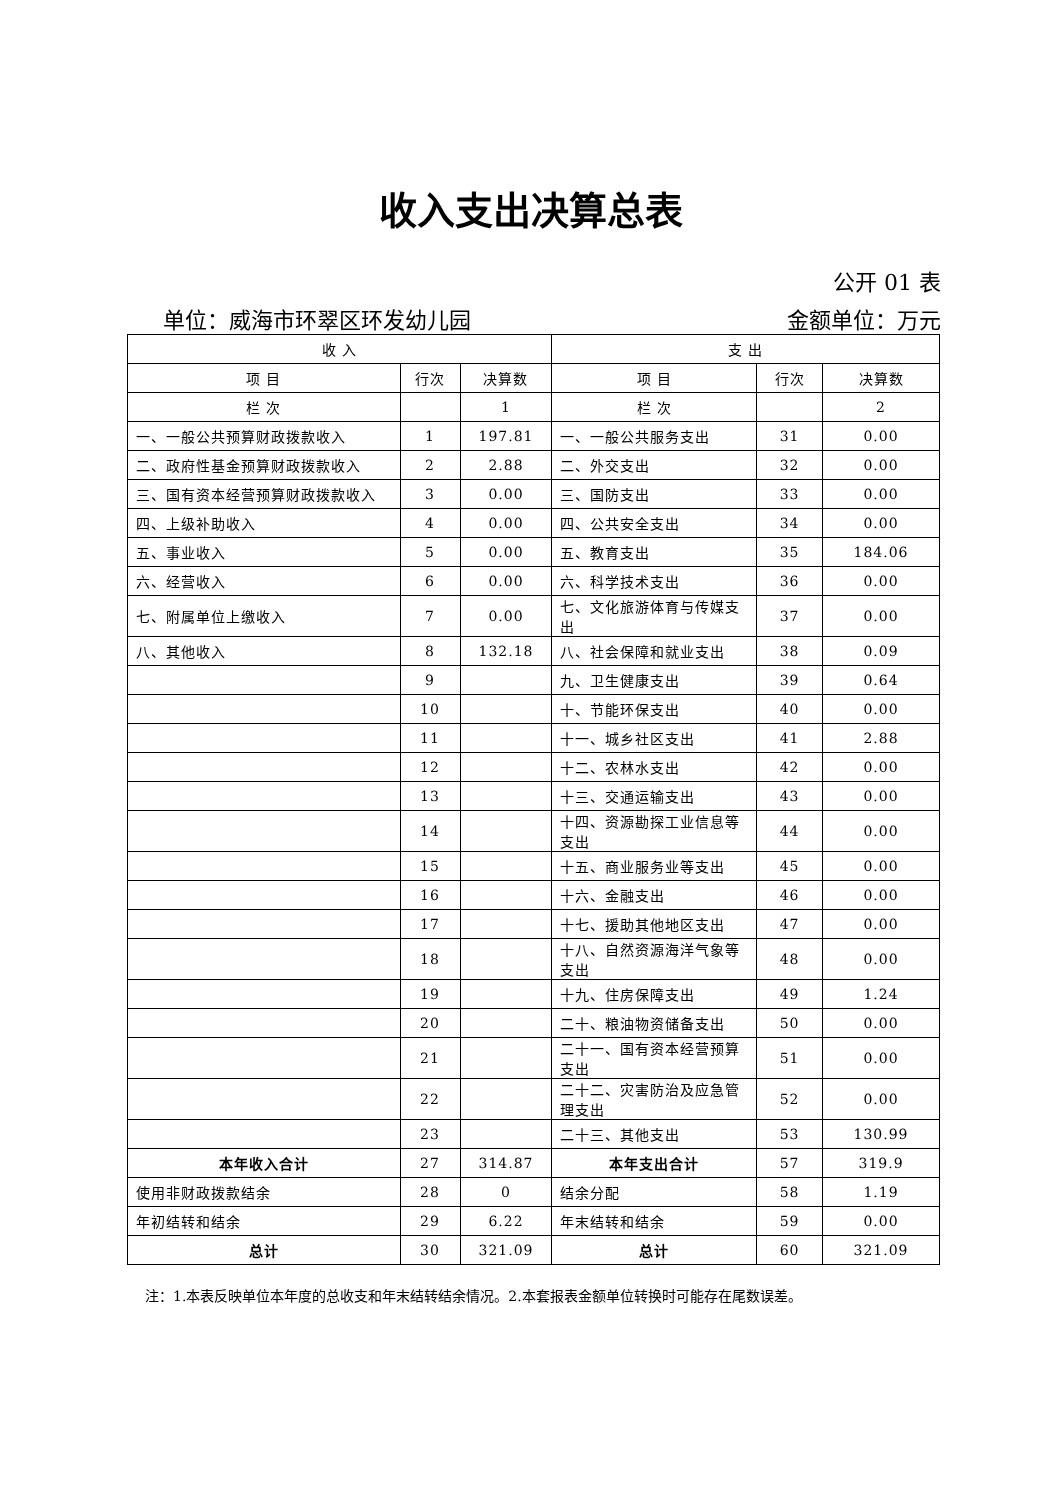收入支出决算总表
公开 01 表
单位：威海市环翠区环发幼儿园 金额单位：万元
| 收 入 | | | 支 出 | | |
| --- | --- | --- | --- | --- | --- |
| 项 目 | 行次 | 决算数 | 项 目 | 行次 | 决算数 |
| 栏 次 | | 1 | 栏 次 | | 2 |
| 一、一般公共预算财政拨款收入 | 1 | 197.81 | 一、一般公共服务支出 | 31 | 0.00 |
| 二、政府性基金预算财政拨款收入 | 2 | 2.88 | 二、外交支出 | 32 | 0.00 |
| 三、国有资本经营预算财政拨款收入 | 3 | 0.00 | 三、国防支出 | 33 | 0.00 |
| 四、上级补助收入 | 4 | 0.00 | 四、公共安全支出 | 34 | 0.00 |
| 五、事业收入 | 5 | 0.00 | 五、教育支出 | 35 | 184.06 |
| 六、经营收入 | 6 | 0.00 | 六、科学技术支出 | 36 | 0.00 |
| 七、附属单位上缴收入 | 7 | 0.00 | 七、文化旅游体育与传媒支出 | 37 | 0.00 |
| 八、其他收入 | 8 | 132.18 | 八、社会保障和就业支出 | 38 | 0.09 |
| | 9 | | 九、卫生健康支出 | 39 | 0.64 |
| | 10 | | 十、节能环保支出 | 40 | 0.00 |
| | 11 | | 十一、城乡社区支出 | 41 | 2.88 |
| | 12 | | 十二、农林水支出 | 42 | 0.00 |
| | 13 | | 十三、交通运输支出 | 43 | 0.00 |
| | 14 | | 十四、资源勘探工业信息等支出 | 44 | 0.00 |
| | 15 | | 十五、商业服务业等支出 | 45 | 0.00 |
| | 16 | | 十六、金融支出 | 46 | 0.00 |
| | 17 | | 十七、援助其他地区支出 | 47 | 0.00 |
| | 18 | | 十八、自然资源海洋气象等支出 | 48 | 0.00 |
| | 19 | | 十九、住房保障支出 | 49 | 1.24 |
| | 20 | | 二十、粮油物资储备支出 | 50 | 0.00 |
| | 21 | | 二十一、国有资本经营预算支出 | 51 | 0.00 |
| | 22 | | 二十二、灾害防治及应急管理支出 | 52 | 0.00 |
| | 23 | | 二十三、其他支出 | 53 | 130.99 |
| 本年收入合计 | 27 | 314.87 | 本年支出合计 | 57 | 319.9 |
| 使用非财政拨款结余 | 28 | 0 | 结余分配 | 58 | 1.19 |
| 年初结转和结余 | 29 | 6.22 | 年末结转和结余 | 59 | 0.00 |
| 总计 | 30 | 321.09 | 总计 | 60 | 321.09 |
注：1.本表反映单位本年度的总收支和年末结转结余情况。2.本套报表金额单位转换时可能存在尾数误差。